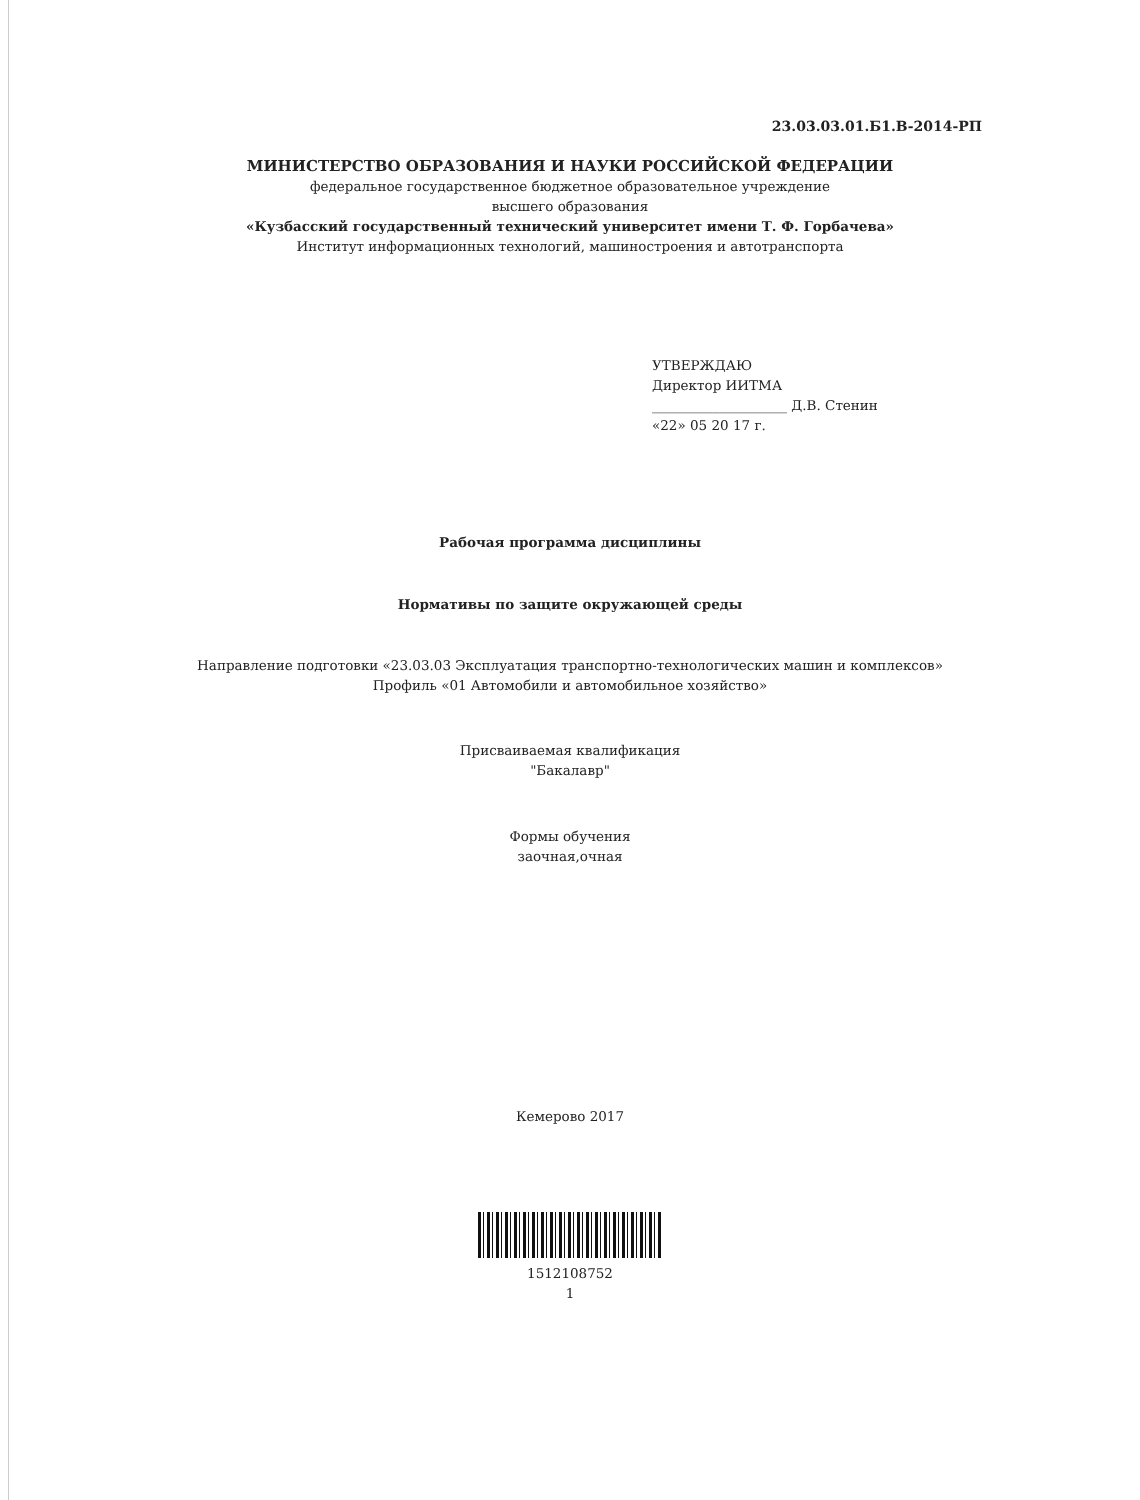23.03.03.01.Б1.В-2014-РП
МИНИСТЕРСТВО ОБРАЗОВАНИЯ И НАУКИ РОССИЙСКОЙ ФЕДЕРАЦИИ
федеральное государственное бюджетное образовательное учреждение
высшего образования
«Кузбасский государственный технический университет имени Т. Ф. Горбачева»
Институт информационных технологий, машиностроения и автотранспорта
УТВЕРЖДАЮ
Директор ИИТМА
____________________ Д.В. Стенин
«22» 05 20 17 г.
Рабочая программа дисциплины
Нормативы по защите окружающей среды
Направление подготовки «23.03.03 Эксплуатация транспортно-технологических машин и комплексов»
Профиль «01 Автомобили и автомобильное хозяйство»
Присваиваемая квалификация
"Бакалавр"
Формы обучения
заочная,очная
Кемерово 2017
1512108752
1